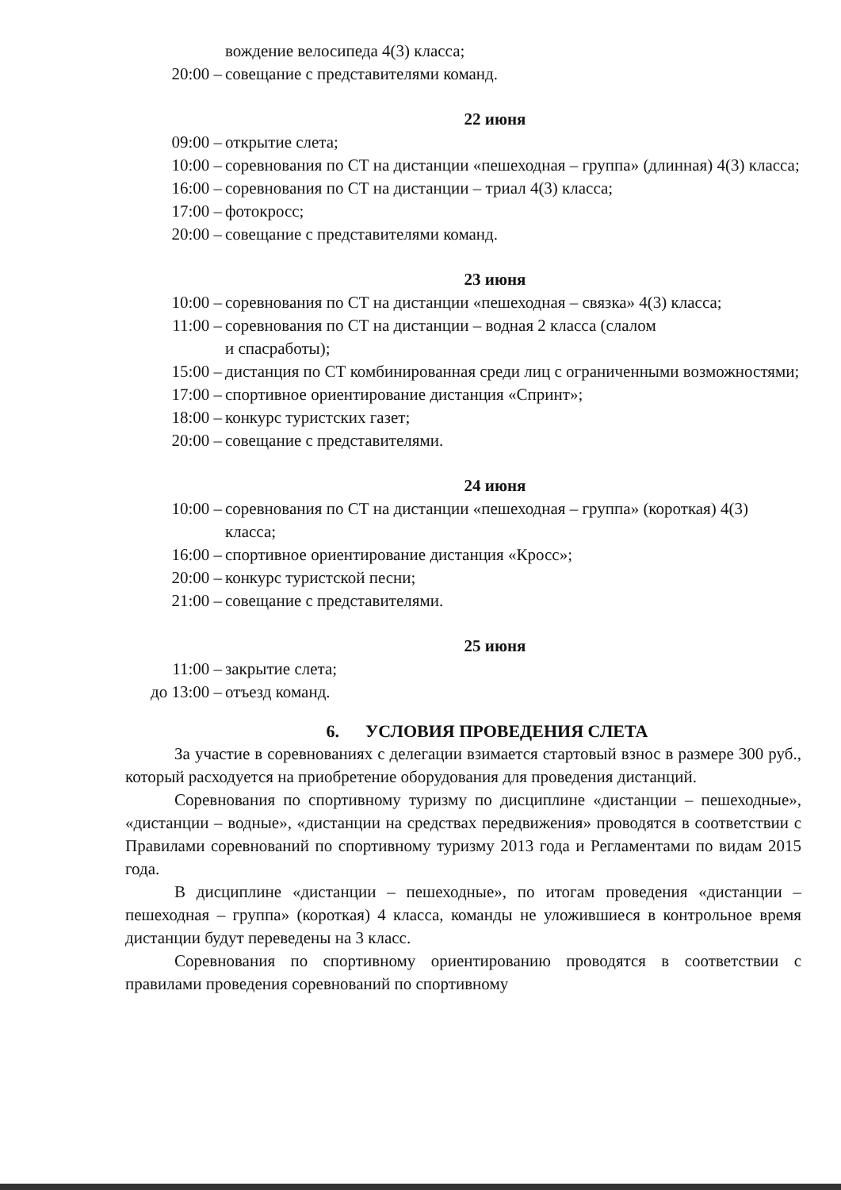вождение велосипеда 4(3) класса;
20:00 – совещание с представителями команд.
22 июня
09:00 – открытие слета;
10:00 – соревнования по СТ на дистанции «пешеходная – группа» (длинная) 4(3) класса;
16:00 – соревнования по СТ на дистанции – триал 4(3) класса;
17:00 – фотокросс;
20:00 – совещание с представителями команд.
23 июня
10:00 – соревнования по СТ на дистанции «пешеходная – связка» 4(3) класса;
11:00 – соревнования по СТ на дистанции – водная 2 класса (слалом
и спасработы);
15:00 – дистанция по СТ комбинированная среди лиц с ограниченными возможностями;
17:00 – спортивное ориентирование дистанция «Спринт»;
18:00 – конкурс туристских газет;
20:00 – совещание с представителями.
24 июня
10:00 – соревнования по СТ на дистанции «пешеходная – группа» (короткая) 4(3) класса;
16:00 – спортивное ориентирование дистанция «Кросс»;
20:00 – конкурс туристской песни;
21:00 – совещание с представителями.
25 июня
11:00 – закрытие слета;
до 13:00 – отъезд команд.
6. УСЛОВИЯ ПРОВЕДЕНИЯ СЛЕТА
За участие в соревнованиях с делегации взимается стартовый взнос в размере 300 руб., который расходуется на приобретение оборудования для проведения дистанций.
Соревнования по спортивному туризму по дисциплине «дистанции – пешеходные», «дистанции – водные», «дистанции на средствах передвижения» проводятся в соответствии с Правилами соревнований по спортивному туризму 2013 года и Регламентами по видам 2015 года.
В дисциплине «дистанции – пешеходные», по итогам проведения «дистанции – пешеходная – группа» (короткая) 4 класса, команды не уложившиеся в контрольное время дистанции будут переведены на 3 класс.
Соревнования по спортивному ориентированию проводятся в соответствии с правилами проведения соревнований по спортивному